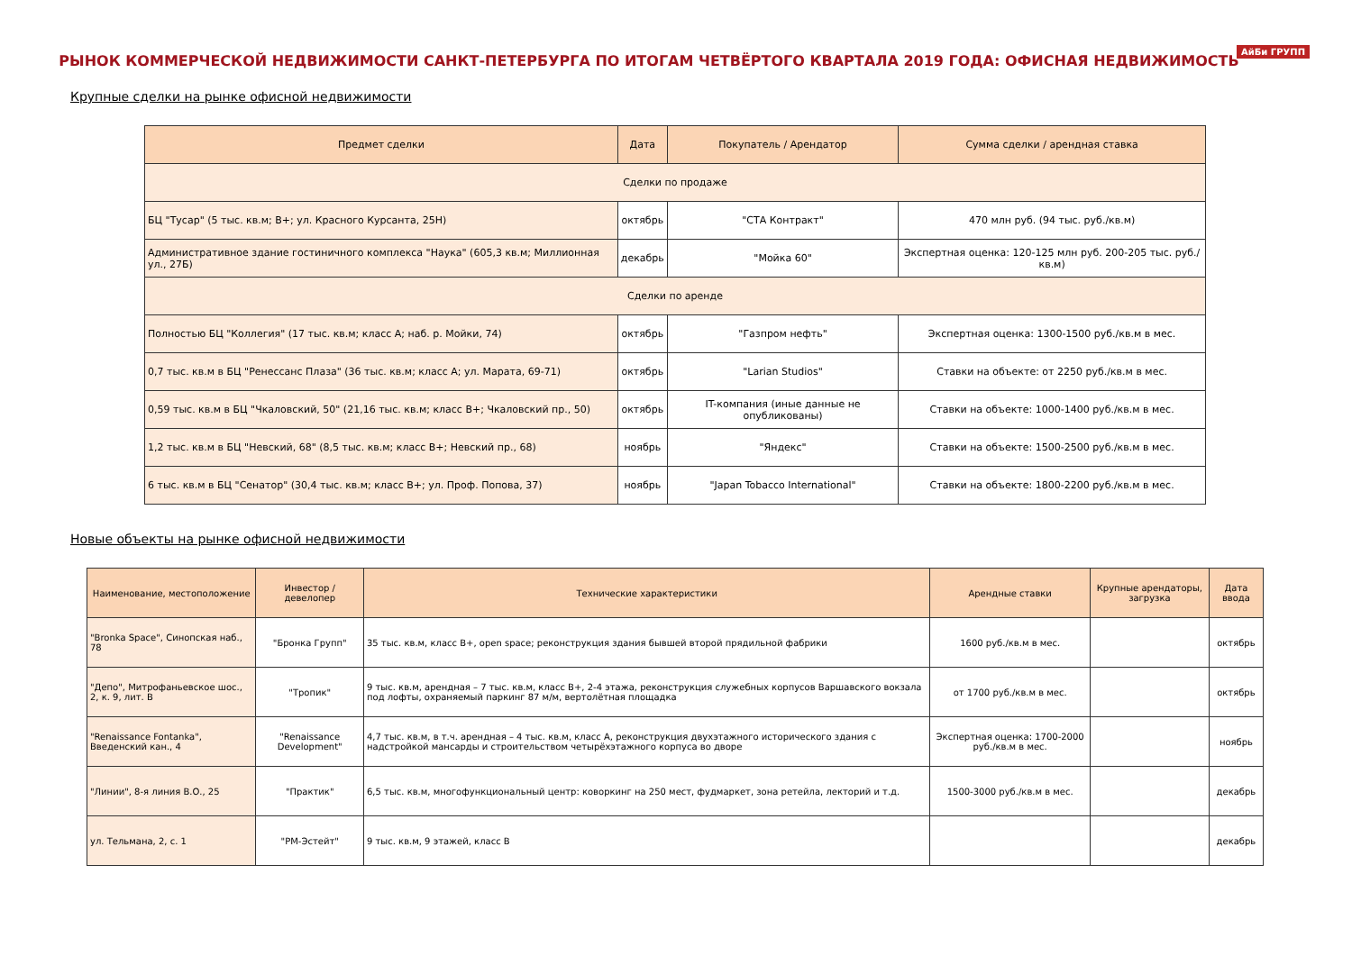АйБи ГРУПП
РЫНОК КОММЕРЧЕСКОЙ НЕДВИЖИМОСТИ САНКТ-ПЕТЕРБУРГА ПО ИТОГАМ ЧЕТВЁРТОГО КВАРТАЛА 2019 ГОДА: ОФИСНАЯ НЕДВИЖИМОСТЬ
Крупные сделки на рынке офисной недвижимости
| Предмет сделки | Дата | Покупатель / Арендатор | Сумма сделки / арендная ставка |
| --- | --- | --- | --- |
| Сделки по продаже | | | |
| БЦ "Тусар" (5 тыс. кв.м; B+; ул. Красного Курсанта, 25Н) | октябрь | "СТА Контракт" | 470 млн руб. (94 тыс. руб./кв.м) |
| Административное здание гостиничного комплекса "Наука" (605,3 кв.м; Миллионная ул., 27Б) | декабрь | "Мойка 60" | Экспертная оценка: 120-125 млн руб. 200-205 тыс. руб./кв.м) |
| Сделки по аренде | | | |
| Полностью БЦ "Коллегия" (17 тыс. кв.м; класс А; наб. р. Мойки, 74) | октябрь | "Газпром нефть" | Экспертная оценка: 1300-1500 руб./кв.м в мес. |
| 0,7 тыс. кв.м в БЦ "Ренессанс Плаза" (36 тыс. кв.м; класс А; ул. Марата, 69-71) | октябрь | "Larian Studios" | Ставки на объекте: от 2250 руб./кв.м в мес. |
| 0,59 тыс. кв.м в БЦ "Чкаловский, 50" (21,16 тыс. кв.м; класс B+; Чкаловский пр., 50) | октябрь | IT-компания (иные данные не опубликованы) | Ставки на объекте: 1000-1400 руб./кв.м в мес. |
| 1,2 тыс. кв.м в БЦ "Невский, 68" (8,5 тыс. кв.м; класс B+; Невский пр., 68) | ноябрь | "Яндекс" | Ставки на объекте: 1500-2500 руб./кв.м в мес. |
| 6 тыс. кв.м в БЦ "Сенатор" (30,4 тыс. кв.м; класс B+; ул. Проф. Попова, 37) | ноябрь | "Japan Tobacco International" | Ставки на объекте: 1800-2200 руб./кв.м в мес. |
Новые объекты на рынке офисной недвижимости
| Наименование, местоположение | Инвестор / девелопер | Технические характеристики | Арендные ставки | Крупные арендаторы, загрузка | Дата ввода |
| --- | --- | --- | --- | --- | --- |
| "Bronka Space", Синопская наб., 78 | "Бронка Групп" | 35 тыс. кв.м, класс B+, open space; реконструкция здания бывшей второй прядильной фабрики | 1600 руб./кв.м в мес. | | октябрь |
| "Депо", Митрофаньевское шос., 2, к. 9, лит. В | "Тропик" | 9 тыс. кв.м, арендная – 7 тыс. кв.м, класс B+, 2-4 этажа, реконструкция служебных корпусов Варшавского вокзала под лофты, охраняемый паркинг 87 м/м, вертолётная площадка | от 1700 руб./кв.м в мес. | | октябрь |
| "Renaissance Fontanka", Введенский кан., 4 | "Renaissance Development" | 4,7 тыс. кв.м, в т.ч. арендная – 4 тыс. кв.м, класс А, реконструкция двухэтажного исторического здания с надстройкой мансарды и строительством четырёхэтажного корпуса во дворе | Экспертная оценка: 1700-2000 руб./кв.м в мес. | | ноябрь |
| "Линии", 8-я линия В.О., 25 | "Практик" | 6,5 тыс. кв.м, многофункциональный центр: коворкинг на 250 мест, фудмаркет, зона ретейла, лекторий и т.д. | 1500-3000 руб./кв.м в мес. | | декабрь |
| ул. Тельмана, 2, с. 1 | "РМ-Эстейт" | 9 тыс. кв.м, 9 этажей, класс В | | | декабрь |